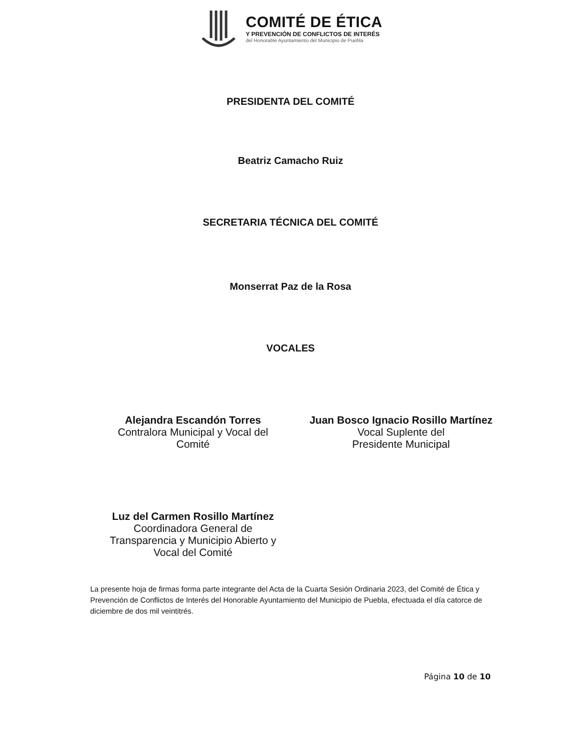COMITÉ DE ÉTICA
Y PREVENCIÓN DE CONFLICTOS DE INTERÉS
del Honorable Ayuntamiento del Municipio de Puebla
PRESIDENTA DEL COMITÉ
Beatriz Camacho Ruiz
SECRETARIA TÉCNICA DEL COMITÉ
Monserrat Paz de la Rosa
VOCALES
Alejandra Escandón Torres
Contralora Municipal y Vocal del Comité
Juan Bosco Ignacio Rosillo Martínez
Vocal Suplente del
Presidente Municipal
Luz del Carmen Rosillo Martínez
Coordinadora General de Transparencia y Municipio Abierto y Vocal del Comité
La presente hoja de firmas forma parte integrante del Acta de la Cuarta Sesión Ordinaria 2023, del Comité de Ética y Prevención de Conflictos de Interés del Honorable Ayuntamiento del Municipio de Puebla, efectuada el día catorce de diciembre de dos mil veintitrés.
Página 10 de 10